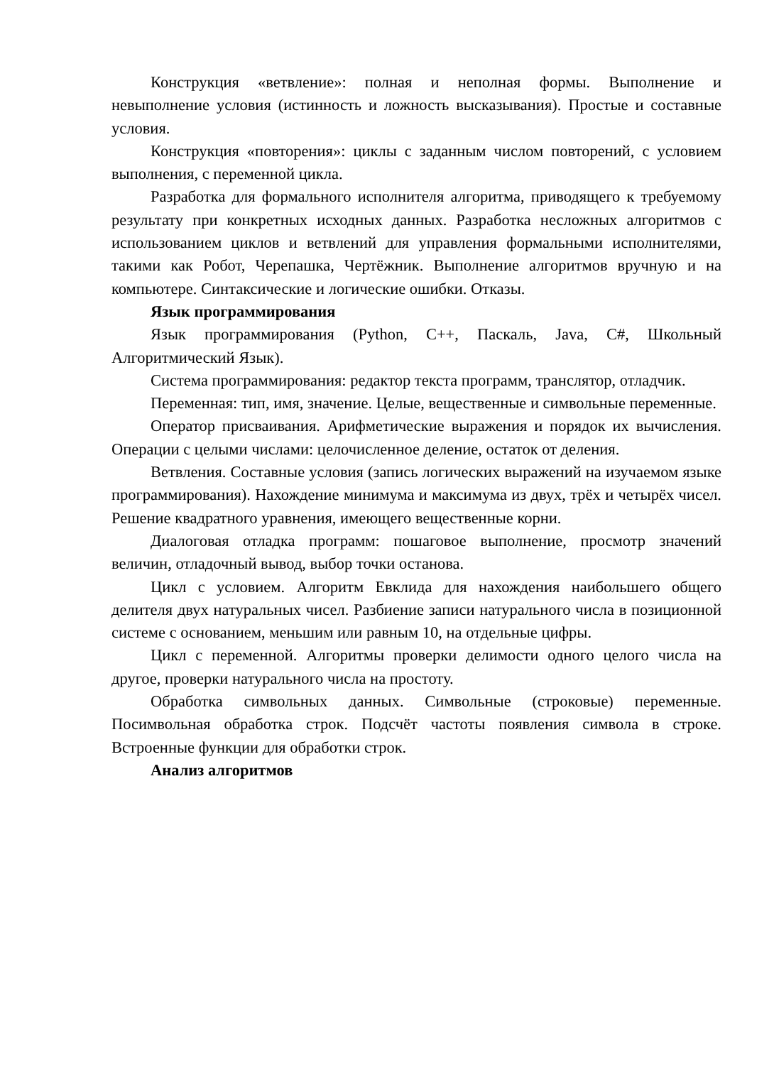Конструкция «ветвление»: полная и неполная формы. Выполнение и невыполнение условия (истинность и ложность высказывания). Простые и составные условия.
Конструкция «повторения»: циклы с заданным числом повторений, с условием выполнения, с переменной цикла.
Разработка для формального исполнителя алгоритма, приводящего к требуемому результату при конкретных исходных данных. Разработка несложных алгоритмов с использованием циклов и ветвлений для управления формальными исполнителями, такими как Робот, Черепашка, Чертёжник. Выполнение алгоритмов вручную и на компьютере. Синтаксические и логические ошибки. Отказы.
Язык программирования
Язык программирования (Python, C++, Паскаль, Java, C#, Школьный Алгоритмический Язык).
Система программирования: редактор текста программ, транслятор, отладчик.
Переменная: тип, имя, значение. Целые, вещественные и символьные переменные.
Оператор присваивания. Арифметические выражения и порядок их вычисления. Операции с целыми числами: целочисленное деление, остаток от деления.
Ветвления. Составные условия (запись логических выражений на изучаемом языке программирования). Нахождение минимума и максимума из двух, трёх и четырёх чисел. Решение квадратного уравнения, имеющего вещественные корни.
Диалоговая отладка программ: пошаговое выполнение, просмотр значений величин, отладочный вывод, выбор точки останова.
Цикл с условием. Алгоритм Евклида для нахождения наибольшего общего делителя двух натуральных чисел. Разбиение записи натурального числа в позиционной системе с основанием, меньшим или равным 10, на отдельные цифры.
Цикл с переменной. Алгоритмы проверки делимости одного целого числа на другое, проверки натурального числа на простоту.
Обработка символьных данных. Символьные (строковые) переменные. Посимвольная обработка строк. Подсчёт частоты появления символа в строке. Встроенные функции для обработки строк.
Анализ алгоритмов